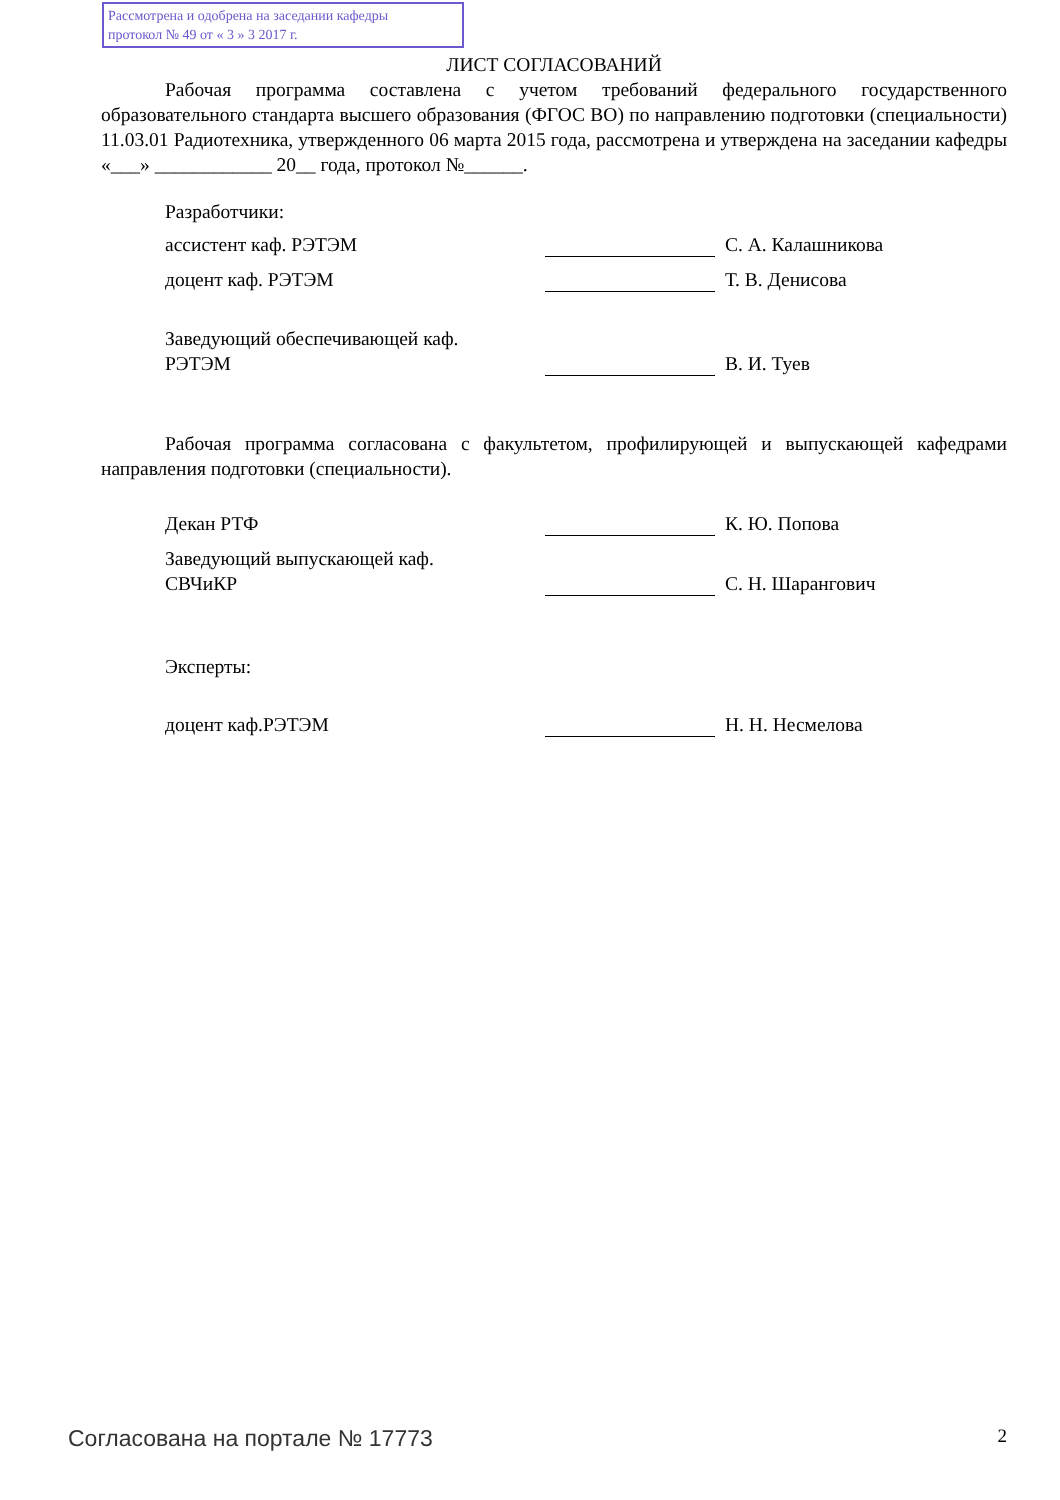Рассмотрена и одобрена на заседании кафедры
протокол № 49 от « 3 » 3 2017 г.
ЛИСТ СОГЛАСОВАНИЙ
Рабочая программа составлена с учетом требований федерального государственного образовательного стандарта высшего образования (ФГОС ВО) по направлению подготовки (специальности) 11.03.01 Радиотехника, утвержденного 06 марта 2015 года, рассмотрена и утверждена на заседании кафедры «___» ____________ 20__ года, протокол №______.
Разработчики:
ассистент каф. РЭТЭМ
С. А. Калашникова
доцент каф. РЭТЭМ
Т. В. Денисова
Заведующий обеспечивающей каф.
РЭТЭМ
В. И. Туев
Рабочая программа согласована с факультетом, профилирующей и выпускающей кафедрами направления подготовки (специальности).
Декан РТФ
К. Ю. Попова
Заведующий выпускающей каф.
СВЧиКР
С. Н. Шарангович
Эксперты:
доцент каф.РЭТЭМ
Н. Н. Несмелова
Согласована на портале № 17773 2